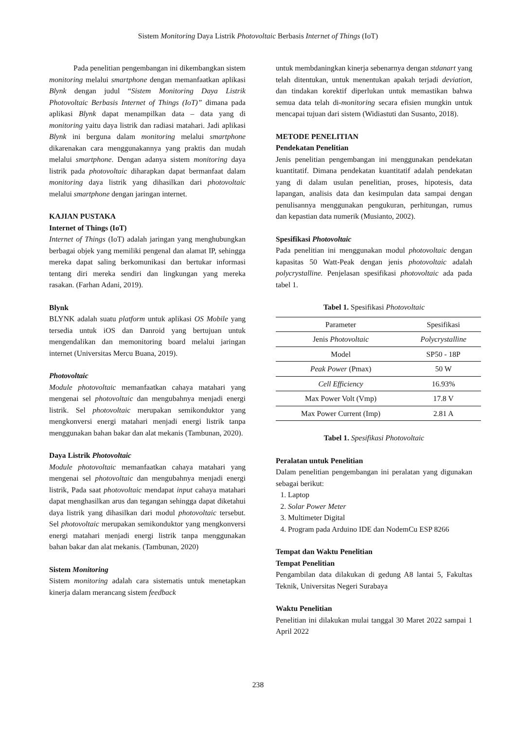Sistem Monitoring Daya Listrik Photovoltaic Berbasis Internet of Things (IoT)
Pada penelitian pengembangan ini dikembangkan sistem monitoring melalui smartphone dengan memanfaatkan aplikasi Blynk dengan judul “Sistem Monitoring Daya Listrik Photovoltaic Berbasis Internet of Things (IoT)” dimana pada aplikasi Blynk dapat menampilkan data – data yang di monitoring yaitu daya listrik dan radiasi matahari. Jadi aplikasi Blynk ini berguna dalam monitoring melalui smartphone dikarenakan cara menggunakannya yang praktis dan mudah melalui smartphone. Dengan adanya sistem monitoring daya listrik pada photovoltaic diharapkan dapat bermanfaat dalam monitoring daya listrik yang dihasilkan dari photovoltaic melalui smartphone dengan jaringan internet.
KAJIAN PUSTAKA
Internet of Things (IoT)
Internet of Things (IoT) adalah jaringan yang menghubungkan berbagai objek yang memiliki pengenal dan alamat IP, sehingga mereka dapat saling berkomunikasi dan bertukar informasi tentang diri mereka sendiri dan lingkungan yang mereka rasakan. (Farhan Adani, 2019).
Blynk
BLYNK adalah suatu platform untuk aplikasi OS Mobile yang tersedia untuk iOS dan Danroid yang bertujuan untuk mengendalikan dan memonitoring board melalui jaringan internet (Universitas Mercu Buana, 2019).
Photovoltaic
Module photovoltaic memanfaatkan cahaya matahari yang mengenai sel photovoltaic dan mengubahnya menjadi energi listrik. Sel photovoltaic merupakan semikonduktor yang mengkonversi energi matahari menjadi energi listrik tanpa menggunakan bahan bakar dan alat mekanis (Tambunan, 2020).
Daya Listrik Photovoltaic
Module photovoltaic memanfaatkan cahaya matahari yang mengenai sel photovoltaic dan mengubahnya menjadi energi listrik, Pada saat photovoltaic mendapat input cahaya matahari dapat menghasilkan arus dan tegangan sehingga dapat diketahui daya listrik yang dihasilkan dari modul photovoltaic tersebut. Sel photovoltaic merupakan semikonduktor yang mengkonversi energi matahari menjadi energi listrik tanpa menggunakan bahan bakar dan alat mekanis. (Tambunan, 2020)
Sistem Monitoring
Sistem monitoring adalah cara sistematis untuk menetapkan kinerja dalam merancang sistem feedback
untuk membdaningkan kinerja sebenarnya dengan stdanart yang telah ditentukan, untuk menentukan apakah terjadi deviation, dan tindakan korektif diperlukan untuk memastikan bahwa semua data telah di-monitoring secara efisien mungkin untuk mencapai tujuan dari sistem (Widiastuti dan Susanto, 2018).
METODE PENELITIAN
Pendekatan Penelitian
Jenis penelitian pengembangan ini menggunakan pendekatan kuantitatif. Dimana pendekatan kuantitatif adalah pendekatan yang di dalam usulan penelitian, proses, hipotesis, data lapangan, analisis data dan kesimpulan data sampai dengan penulisannya menggunakan pengukuran, perhitungan, rumus dan kepastian data numerik (Musianto, 2002).
Spesifikasi Photovoltaic
Pada penelitian ini menggunakan modul photovoltaic dengan kapasitas 50 Watt-Peak dengan jenis photovoltaic adalah polycrystalline. Penjelasan spesifikasi photovoltaic ada pada tabel 1.
Tabel 1. Spesifikasi Photovoltaic
| Parameter | Spesifikasi |
| Jenis Photovoltaic | Polycrystalline |
| Model | SP50 - 18P |
| Peak Power (Pmax) | 50 W |
| Cell Efficiency | 16.93% |
| Max Power Volt (Vmp) | 17.8 V |
| Max Power Current (Imp) | 2.81 A |
Tabel 1. Spesifikasi Photovoltaic
Peralatan untuk Penelitian
Dalam penelitian pengembangan ini peralatan yang digunakan sebagai berikut:
1. Laptop
2. Solar Power Meter
3. Multimeter Digital
4. Program pada Arduino IDE dan NodemCu ESP 8266
Tempat dan Waktu Penelitian
Tempat Penelitian
Pengambilan data dilakukan di gedung A8 lantai 5, Fakultas Teknik, Universitas Negeri Surabaya
Waktu Penelitian
Penelitian ini dilakukan mulai tanggal 30 Maret 2022 sampai 1 April 2022
238